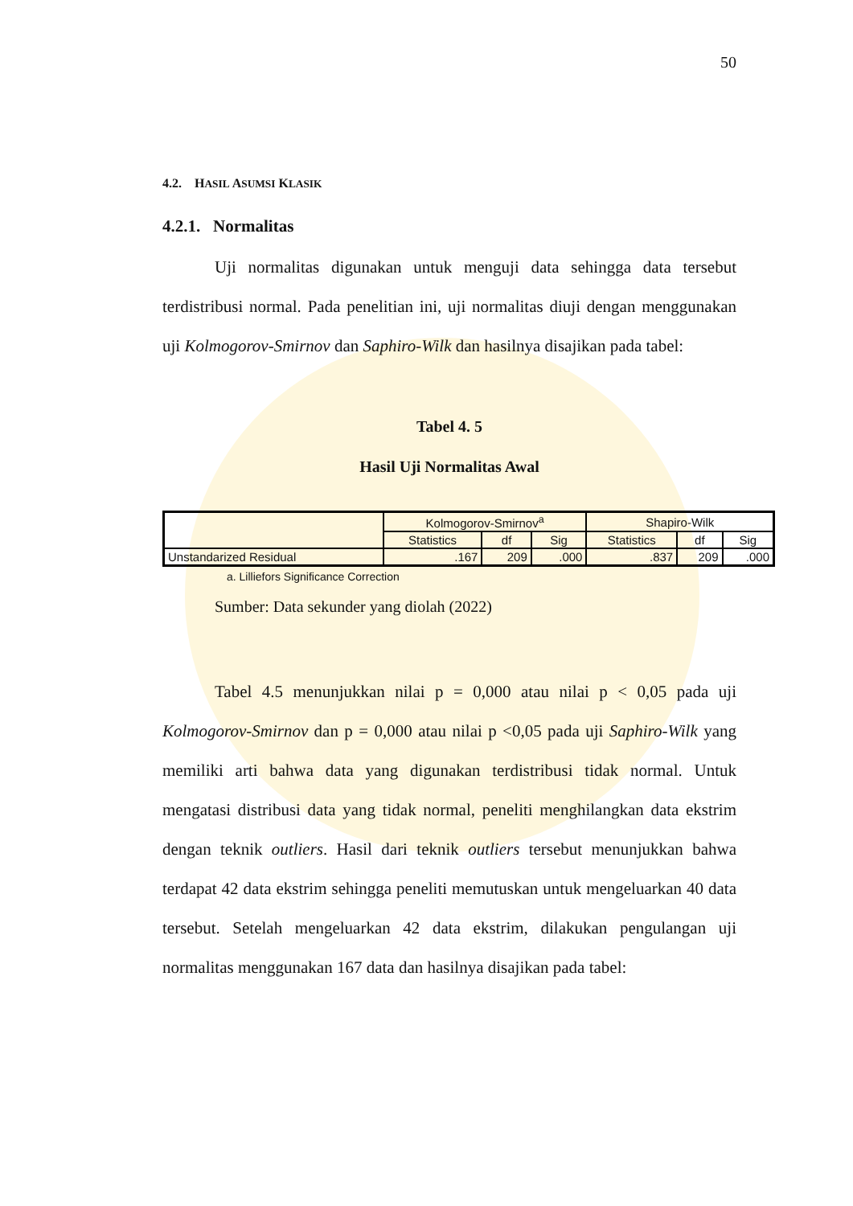50
4.2. HASIL ASUMSI KLASIK
4.2.1. Normalitas
Uji normalitas digunakan untuk menguji data sehingga data tersebut terdistribusi normal. Pada penelitian ini, uji normalitas diuji dengan menggunakan uji Kolmogorov-Smirnov dan Saphiro-Wilk dan hasilnya disajikan pada tabel:
Tabel 4. 5
Hasil Uji Normalitas Awal
| | Kolmogorov-Smirnov<sup>a</sup> | | | Shapiro-Wilk | | |
| --- | --- | --- | --- | --- | --- | --- |
| | Statistics | df | Sig | Statistics | df | Sig |
| Unstandarized Residual | .167 | 209 | .000 | .837 | 209 | .000 |
a. Lilliefors Significance Correction
Sumber: Data sekunder yang diolah (2022)
Tabel 4.5 menunjukkan nilai p = 0,000 atau nilai p < 0,05 pada uji Kolmogorov-Smirnov dan p = 0,000 atau nilai p <0,05 pada uji Saphiro-Wilk yang memiliki arti bahwa data yang digunakan terdistribusi tidak normal. Untuk mengatasi distribusi data yang tidak normal, peneliti menghilangkan data ekstrim dengan teknik outliers. Hasil dari teknik outliers tersebut menunjukkan bahwa terdapat 42 data ekstrim sehingga peneliti memutuskan untuk mengeluarkan 40 data tersebut. Setelah mengeluarkan 42 data ekstrim, dilakukan pengulangan uji normalitas menggunakan 167 data dan hasilnya disajikan pada tabel: